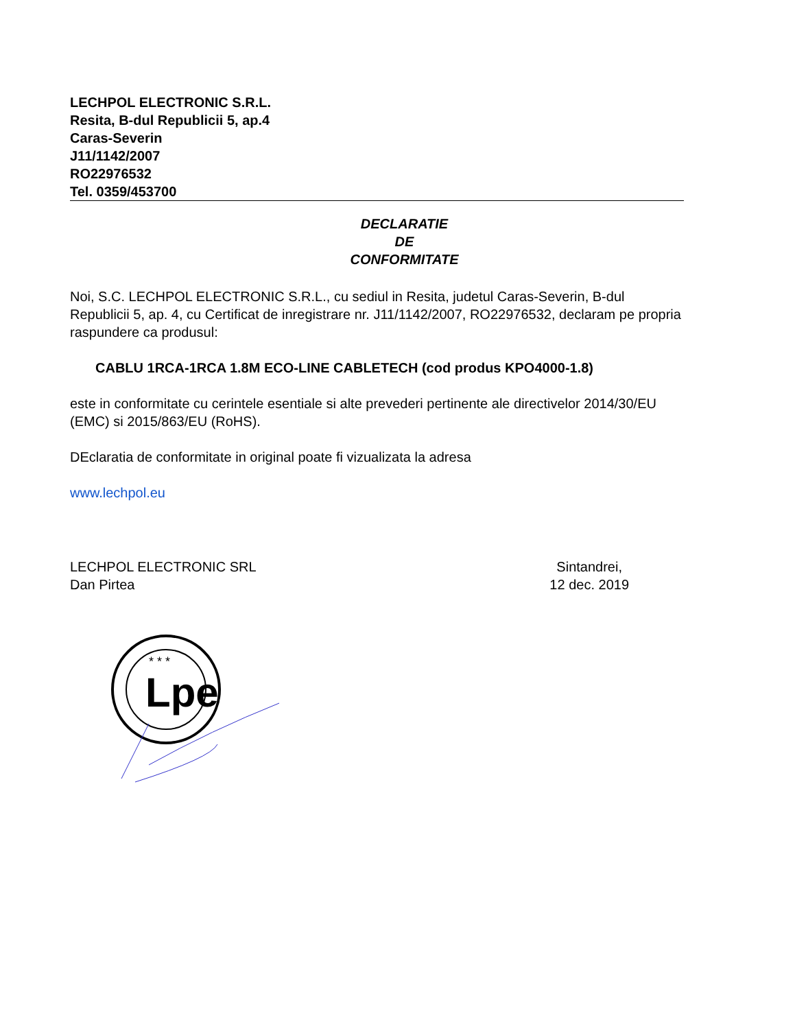LECHPOL ELECTRONIC S.R.L.
Resita, B-dul Republicii 5, ap.4
Caras-Severin
J11/1142/2007
RO22976532
Tel. 0359/453700
DECLARATIE
DE
CONFORMITATE
Noi, S.C. LECHPOL ELECTRONIC S.R.L., cu sediul in Resita, judetul Caras-Severin, B-dul Republicii 5, ap. 4, cu Certificat de inregistrare nr. J11/1142/2007, RO22976532, declaram pe propria raspundere ca produsul:
CABLU 1RCA-1RCA 1.8M ECO-LINE CABLETECH (cod produs KPO4000-1.8)
este in conformitate cu cerintele esentiale si alte prevederi pertinente ale directivelor 2014/30/EU (EMC) si 2015/863/EU (RoHS).
DEclaratia de conformitate in original poate fi vizualizata la adresa
www.lechpol.eu
LECHPOL ELECTRONIC SRL
Dan Pirtea
Sintandrei,
12 dec. 2019
Lpe
* * *